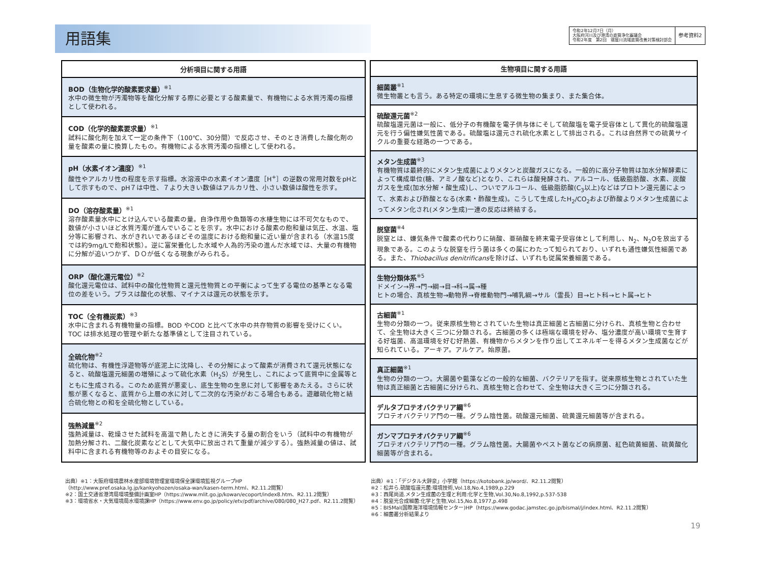用語集
令和2年12月7日（月）
大阪府河川及び港湾の底質浄化審議会
令和2年度　第2回　寝屋川流域底質改善対策検討部会
参考資料2
| 分析項目に関する用語 |
| --- |
| BOD（生物化学的酸素要求量）<sup>※1</sup> 水中の微生物が汚濁物等を酸化分解する際に必要とする酸素量で、有機物による水質汚濁の指標として使われる。 |
| COD（化学的酸素要求量）<sup>※1</sup> 試料に酸化剤を加えて一定の条件下（100℃、30分間）で反応させ、そのとき消費した酸化剤の量を酸素の量に換算したもの。有機物による水質汚濁の指標として使われる。 |
| pH（水素イオン濃度）<sup>※1</sup> 酸性やアルカリ性の程度を示す指標。水溶液中の水素イオン濃度［H<sup>+</sup>］の逆数の常用対数をpHとして示すもので、pH７は中性、７より大きい数値はアルカリ性、小さい数値は酸性を示す。 |
| DO（溶存酸素量）<sup>※1</sup> 溶存酸素量水中にとけ込んでいる酸素の量。自浄作用や魚類等の水棲生物には不可欠なもので、数値が小さいほど水質汚濁が進んでいることを示す。水中における酸素の飽和量は気圧、水温、塩分等に影響され、水がきれいであるほどその温度における飽和量に近い量が含まれる（水温15度では約9mg/Lで飽和状態）。逆に富栄養化した水域や人為的汚染の進んだ水域では、大量の有機物に分解が追いつかず、ＤＯが低くなる現象がみられる。 |
| ORP（酸化還元電位）<sup>※2</sup> 酸化還元電位は、試料中の酸化性物質と還元性物質との平衡によって生ずる電位の基準となる電位の差をいう。プラスは酸化の状態、マイナスは還元の状態を示す。 |
| TOC（全有機炭素）<sup>※3</sup> 水中に含まれる有機物量の指標。BOD やCOD と比べて水中の共存物質の影響を受けにくい。TOC は排水処理の管理や新たな基準値として注目されている。 |
| 全硫化物<sup>※2</sup> 硫化物は、有機性浮遊物等が底泥上に沈降し、その分解によって酸素が消費されて還元状態になると、硫酸塩還元細菌の増殖によって硫化水素（H<sub>2</sub>S）が発生し、これによって底質中に金属等とともに生成される。このため底質が悪変し、底生生物の生息に対して影響をあたえる。さらに状態が悪くなると、底質から上層の水に対して二次的な汚染がおこる場合もある。遊離硫化物と結合硫化物との和を全硫化物としている。 |
| 強熱減量<sup>※2</sup> 強熱減量は、乾燥させた試料を高温で熱したときに消失する量の割合をいう（試料中の有機物が加熱分解され、二酸化炭素などとして大気中に放出されて重量が減少する）。強熱減量の値は、試料中に含まれる有機物等のおよその目安になる。 |
| 生物項目に関する用語 |
| --- |
| 細菌叢<sup>※1</sup> 微生物叢とも言う。ある特定の環境に生息する微生物の集まり、また集合体。 |
| 硫酸還元菌<sup>※2</sup> 硫酸塩還元菌は一般に、低分子の有機酸を電子供与体にそして硫酸塩を電子受容体として異化的硫酸塩還元を行う偏性嫌気性菌である。硫酸塩は還元され硫化水素として排出される。これは自然界での硫黄サイクルの重要な経路の一つである。 |
| メタン生成菌<sup>※3</sup> 有機物質は最終的にメタン生成菌によりメタンと炭酸ガスになる。一般的に高分子物質は加水分解酵素によって構成単位(糖、アミノ酸など)となり、これらは酸発酵され、アルコール、低級脂肪酸、水素、炭酸ガスを生成(加水分解・酸生成)し、ついでアルコール、低級脂肪酸(C<sub>3</sub>以上)などはプロトン還元菌によって、水素および酢酸となる(水素・酢酸生成)。こうして生成したH<sub>2</sub>/CO<sub>2</sub>および酢酸よりメタン生成菌によってメタン化され(メタン生成)一連の反応は終結する。 |
| 脱窒菌<sup>※4</sup> 脱窒とは、嫌気条件で酸素の代わりに硝酸、亜硝酸を終末電子受容体として利用し、N<sub>2</sub>、N<sub>2</sub>Oを放出する現象である。このような脱窒を行う菌は多くの属にわたって知られており、いずれも通性嫌気性細菌である。また、 Thiobacillus denitrificans を除けば、いずれも従属栄養細菌である。 |
| 生物分類体系<sup>※5</sup> ドメイン→界→門→綱→目→科→属→種 ヒトの場合、真核生物→動物界→脊椎動物門→哺乳綱→サル（霊長）目→ヒト科→ヒト属→ヒト |
| 古細菌<sup>※1</sup> 生物の分類の一つ。従来原核生物とされていた生物は真正細菌と古細菌に分けられ、真核生物と合わせて、全生物は大きく三つに分類される。古細菌の多くは極端な環境を好み、塩分濃度が高い環境で生育する好塩菌、高温環境を好む好熱菌、有機物からメタンを作り出してエネルギーを得るメタン生成菌などが知られている。アーキア。アルケア。始原菌。 |
| 真正細菌<sup>※1</sup> 生物の分類の一つ。大腸菌や藍藻などの一般的な細菌、バクテリアを指す。従来原核生物とされていた生物は真正細菌と古細菌に分けられ、真核生物と合わせて、全生物は大きく三つに分類される。 |
| デルタプロテオバクテリア綱<sup>※6</sup> プロテオバクテリア門の一種。グラム陰性菌。硫酸還元細菌、硫黄還元細菌等が含まれる。 |
| ガンマプロテオバクテリア綱<sup>※6</sup> プロテオバクテリア門の一種。グラム陰性菌。大腸菌やペスト菌などの病原菌、紅色硫黄細菌、硫黄酸化細菌等が含まれる。 |
出典）※1：大阪府環境農林水産部環境管理室環境保全課環境監視グループHP
（http://www.pref.osaka.lg.jp/kankyohozen/osaka-wan/kasen-term.html、R2.11.2閲覧）
※2：国土交通省港湾局環境整備計画室HP（https://www.mlit.go.jp/kowan/ecoport/index8.htm、R2.11.2閲覧）
※3：環境省水・大気環境局水環境課HP（https://www.env.go.jp/policy/etv/pdf/archive/080/080_H27.pdf、R2.11.2閲覧）
出典）※1：「デジタル大辞泉」小学館（https://kotobank.jp/word/、R2.11.2閲覧）
※2：松井ら.硫酸塩還元菌:環境技術,Vol.18,No.4,1989,p.229
※3：西尾尚道.メタン生成菌の生理と利用:化学と生物,Vol.30,No.8,1992,p.537-538
※4：脱窒光合成細菌:化学と生物,Vol.15,No.8,1977,p.498
※5：BISMal(国際海洋環境情報センター)HP（https://www.godac.jamstec.go.jp/bismal/j/index.html、R2.11.2閲覧）
※6：細菌叢分析結果より
19